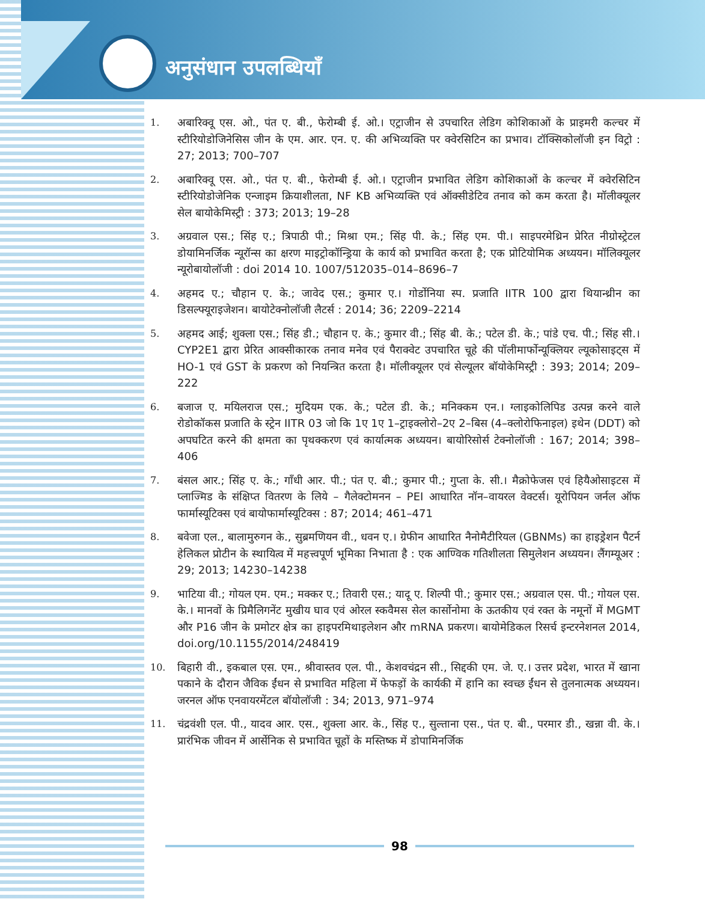अनुसंधान उपलब्धियाँ
1. अबारिक्वू एस. ओ., पंत ए. बी., फेरोम्बी ई. ओ.। एट्राजीन से उपचारित लेडिग कोशिकाओं के प्राइमरी कल्चर में स्टीरियोडोजिनेसिस जीन के एम. आर. एन. ए. की अभिव्यक्ति पर क्वेरसिटिन का प्रभाव। टॉक्सिकोलॉजी इन विट्रो : 27; 2013; 700–707
2. अबारिक्वू एस. ओ., पंत ए. बी., फेरोम्बी ई. ओ.। एट्राजीन प्रभावित लेडिग कोशिकाओं के कल्चर में क्वेरसिटिन स्टीरियोडोजेनिक एन्जाइम क्रियाशीलता, NF KB अभिव्यक्ति एवं ऑक्सीडेटिव तनाव को कम करता है। मॉलीक्यूलर सेल बायोकेमिस्ट्री : 373; 2013; 19–28
3. अग्रवाल एस.; सिंह ए.; त्रिपाठी पी.; मिश्रा एम.; सिंह पी. के.; सिंह एम. पी.। साइपरमेथ्रिन प्रेरित नीग्रोस्ट्रेटल डोयामिनर्जिक न्यूरॉन्स का क्षरण माइट्रोकॉन्ड्रिया के कार्य को प्रभावित करता है; एक प्रोटियोमिक अध्ययन। मॉलिक्यूलर न्यूरोबायोलॉजी : doi 2014 10. 1007/512035–014–8696–7
4. अहमद ए.; चौहान ए. के.; जावेद एस.; कुमार ए.। गोर्डोनिया स्प. प्रजाति IITR 100 द्वारा थियान्थ्रीन का डिसल्फ्यूराइजेशन। बायोटेक्नोलॉजी लैटर्स : 2014; 36; 2209–2214
5. अहमद आई; शुक्ला एस.; सिंह डी.; चौहान ए. के.; कुमार वी.; सिंह बी. के.; पटेल डी. के.; पांडे एच. पी.; सिंह सी.। CYP2E1 द्वारा प्रेरित आक्सीकारक तनाव मनेव एवं पैराक्वेट उपचारित चूहे की पॉलीमार्फोन्यूक्लियर ल्यूकोसाइट्स में HO-1 एवं GST के प्रकरण को नियन्त्रित करता है। मॉलीक्यूलर एवं सेल्यूलर बॉयोकेमिस्ट्री : 393; 2014; 209–222
6. बजाज ए. मयिलराज एस.; मुदियम एक. के.; पटेल डी. के.; मनिक्कम एन.। ग्लाइकोलिपिड उत्पन्न करने वाले रोडोकॉकस प्रजाति के स्ट्रेन IITR 03 जो कि 1ए 1ए 1–ट्राइक्लोरो–2ए 2–बिस (4–क्लोरोफिनाइल) इथेन (DDT) को अपघटित करने की क्षमता का पृथक्करण एवं कार्यात्मक अध्ययन। बायोरिसोर्स टेक्नोलॉजी : 167; 2014; 398–406
7. बंसल आर.; सिंह ए. के.; गाँधी आर. पी.; पंत ए. बी.; कुमार पी.; गुप्ता के. सी.। मैक्रोफेजस एवं हियैओसाइटस में प्लाज्मिड के संक्षिप्त वितरण के लिये – गैलेक्टोमनन – PEI आधारित नॉन–वायरल वेक्टर्स। यूरोपियन जर्नल ऑफ फार्मास्यूटिक्स एवं बायोफार्मास्यूटिक्स : 87; 2014; 461–471
8. बवेजा एल., बालामुरुगन के., सुब्रमणियन वी., धवन ए.। ग्रेफीन आधारित नैनोमैटीरियल (GBNMs) का हाइड्रेशन पैटर्न हेलिकल प्रोटीन के स्थायित्व में महत्त्वपूर्ण भूमिका निभाता है : एक आण्विक गतिशीलता सिमुलेशन अध्ययन। लैंगम्यूअर : 29; 2013; 14230–14238
9. भाटिया वी.; गोयल एम. एम.; मक्कर ए.; तिवारी एस.; यादू ए. शिल्पी पी.; कुमार एस.; अग्रवाल एस. पी.; गोयल एस. के.। मानवों के प्रिमैलिगनेंट मुखीय घाव एवं ओरल स्कवैमस सेल कार्सोनोमा के ऊतकीय एवं रक्त के नमूनों में MGMT और P16 जीन के प्रमोटर क्षेत्र का हाइपरमिथाइलेशन और mRNA प्रकरण। बायोमेडिकल रिसर्च इन्टरनेशनल 2014, doi.org/10.1155/2014/248419
10. बिहारी वी., इकबाल एस. एम., श्रीवास्तव एल. पी., केशवचंद्रन सी., सिद्दकी एम. जे. ए.। उत्तर प्रदेश, भारत में खाना पकाने के दौरान जैविक ईंधन से प्रभावित महिला में फेफड़ों के कार्यकी में हानि का स्वच्छ ईंधन से तुलनात्मक अध्ययन। जरनल ऑफ एनवायरमेंटल बॉयोलॉजी : 34; 2013, 971–974
11. चंद्रवंशी एल. पी., यादव आर. एस., शुक्ला आर. के., सिंह ए., सुल्ताना एस., पंत ए. बी., परमार डी., खन्ना वी. के.। प्रारंभिक जीवन में आर्सेनिक से प्रभावित चूहों के मस्तिष्क में डोपामिनर्जिक
98